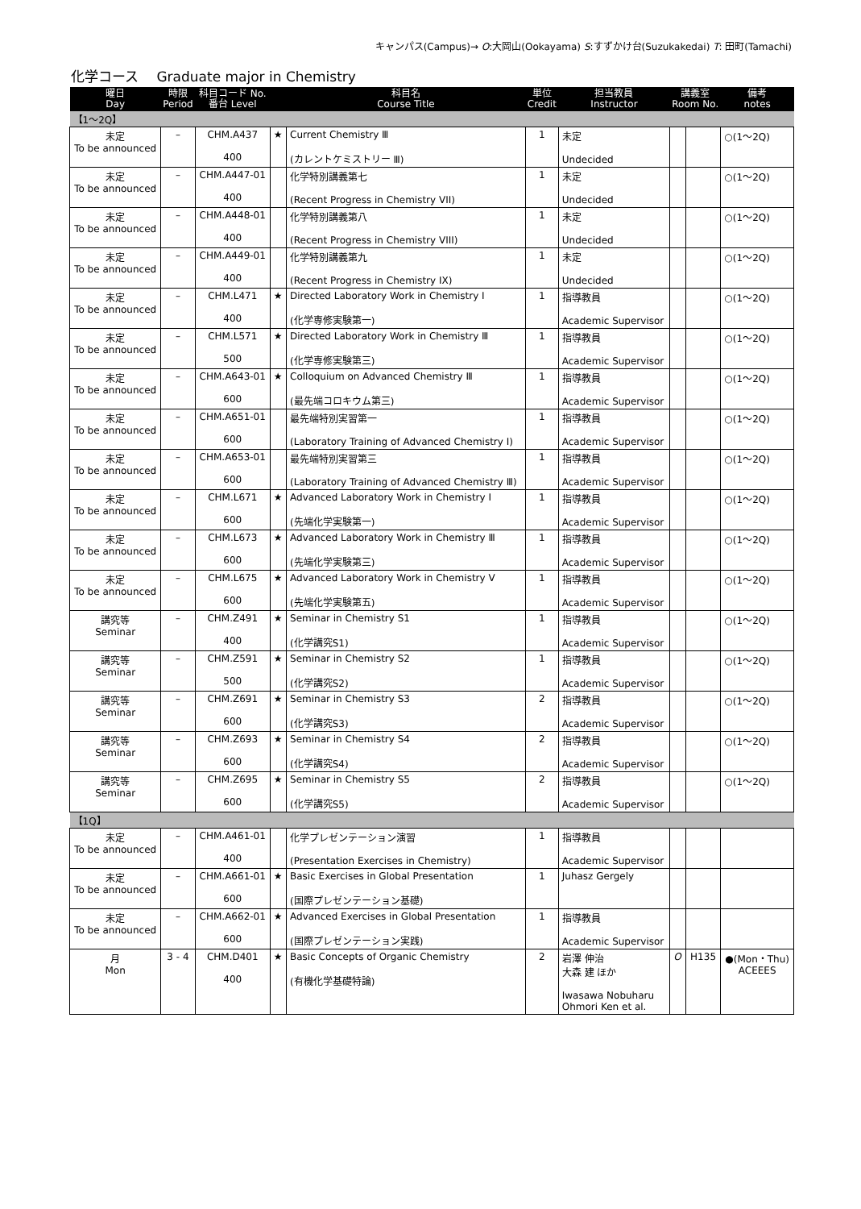キャンパス(Campus)→ O:大岡山(Ookayama) S:すずかけ台(Suzukakedai) T: 田町(Tamachi)
化学コース　 Graduate major in Chemistry
| 曜日 Day | 時限 Period | 科目コード No. 番台 Level | | 科目名 Course Title | 単位 Credit | 担当教員 Instructor | 講義室 Room No. | | 備考 notes |
| --- | --- | --- | --- | --- | --- | --- | --- | --- | --- |
| 【1～2Q】 | | | | | | | | | |
| 未定 To be announced | – | CHM.A437 400 | ★ | Current Chemistry Ⅲ (カレントケミストリー Ⅲ) | 1 | 未定 Undecided | | | ○(1～2Q) |
| 未定 To be announced | – | CHM.A447-01 400 | | 化学特別講義第七 (Recent Progress in Chemistry VII) | 1 | 未定 Undecided | | | ○(1～2Q) |
| 未定 To be announced | – | CHM.A448-01 400 | | 化学特別講義第八 (Recent Progress in Chemistry VIII) | 1 | 未定 Undecided | | | ○(1～2Q) |
| 未定 To be announced | – | CHM.A449-01 400 | | 化学特別講義第九 (Recent Progress in Chemistry IX) | 1 | 未定 Undecided | | | ○(1～2Q) |
| 未定 To be announced | – | CHM.L471 400 | ★ | Directed Laboratory Work in Chemistry I (化学専修実験第一) | 1 | 指導教員 Academic Supervisor | | | ○(1～2Q) |
| 未定 To be announced | – | CHM.L571 500 | ★ | Directed Laboratory Work in Chemistry Ⅲ (化学専修実験第三) | 1 | 指導教員 Academic Supervisor | | | ○(1～2Q) |
| 未定 To be announced | – | CHM.A643-01 600 | ★ | Colloquium on Advanced Chemistry Ⅲ (最先端コロキウム第三) | 1 | 指導教員 Academic Supervisor | | | ○(1～2Q) |
| 未定 To be announced | – | CHM.A651-01 600 | | 最先端特別実習第一 (Laboratory Training of Advanced Chemistry I) | 1 | 指導教員 Academic Supervisor | | | ○(1～2Q) |
| 未定 To be announced | – | CHM.A653-01 600 | | 最先端特別実習第三 (Laboratory Training of Advanced Chemistry Ⅲ) | 1 | 指導教員 Academic Supervisor | | | ○(1～2Q) |
| 未定 To be announced | – | CHM.L671 600 | ★ | Advanced Laboratory Work in Chemistry I (先端化学実験第一) | 1 | 指導教員 Academic Supervisor | | | ○(1～2Q) |
| 未定 To be announced | – | CHM.L673 600 | ★ | Advanced Laboratory Work in Chemistry Ⅲ (先端化学実験第三) | 1 | 指導教員 Academic Supervisor | | | ○(1～2Q) |
| 未定 To be announced | – | CHM.L675 600 | ★ | Advanced Laboratory Work in Chemistry V (先端化学実験第五) | 1 | 指導教員 Academic Supervisor | | | ○(1～2Q) |
| 講究等 Seminar | – | CHM.Z491 400 | ★ | Seminar in Chemistry S1 (化学講究S1) | 1 | 指導教員 Academic Supervisor | | | ○(1～2Q) |
| 講究等 Seminar | – | CHM.Z591 500 | ★ | Seminar in Chemistry S2 (化学講究S2) | 1 | 指導教員 Academic Supervisor | | | ○(1～2Q) |
| 講究等 Seminar | – | CHM.Z691 600 | ★ | Seminar in Chemistry S3 (化学講究S3) | 2 | 指導教員 Academic Supervisor | | | ○(1～2Q) |
| 講究等 Seminar | – | CHM.Z693 600 | ★ | Seminar in Chemistry S4 (化学講究S4) | 2 | 指導教員 Academic Supervisor | | | ○(1～2Q) |
| 講究等 Seminar | – | CHM.Z695 600 | ★ | Seminar in Chemistry S5 (化学講究S5) | 2 | 指導教員 Academic Supervisor | | | ○(1～2Q) |
| 【1Q】 | | | | | | | | | |
| 未定 To be announced | – | CHM.A461-01 400 | | 化学プレゼンテーション演習 (Presentation Exercises in Chemistry) | 1 | 指導教員 Academic Supervisor | | | |
| 未定 To be announced | – | CHM.A661-01 600 | ★ | Basic Exercises in Global Presentation (国際プレゼンテーション基礎) | 1 | Juhasz Gergely | | | |
| 未定 To be announced | – | CHM.A662-01 600 | ★ | Advanced Exercises in Global Presentation (国際プレゼンテーション実践) | 1 | 指導教員 Academic Supervisor | | | |
| 月 Mon | 3 - 4 | CHM.D401 400 | ★ | Basic Concepts of Organic Chemistry (有機化学基礎特論) | 2 | 岩澤 伸治 大森 建 ほか Iwasawa Nobuharu Ohmori Ken et al. | O | H135 | ●(Mon・Thu) ACEEES |